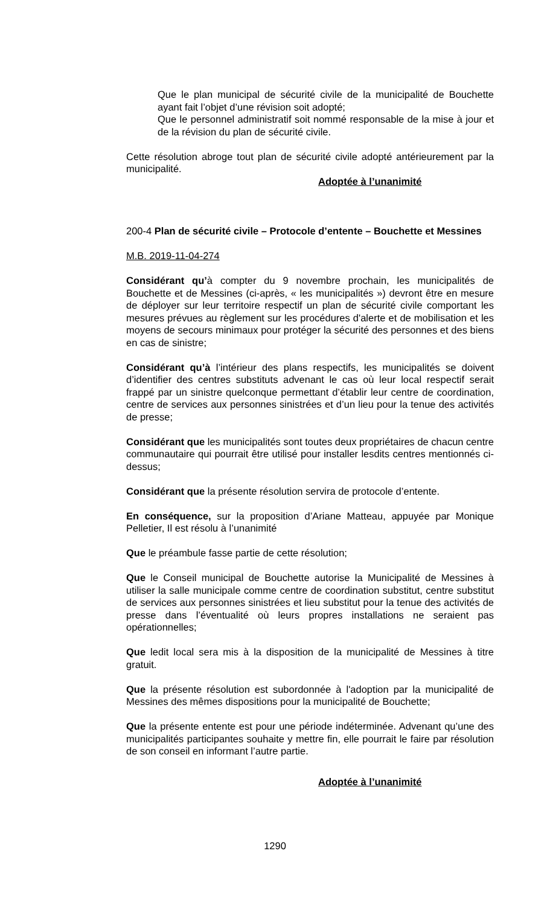Que le plan municipal de sécurité civile de la municipalité de Bouchette ayant fait l’objet d’une révision soit adopté;
Que le personnel administratif soit nommé responsable de la mise à jour et de la révision du plan de sécurité civile.
Cette résolution abroge tout plan de sécurité civile adopté antérieurement par la municipalité.
Adoptée à l’unanimité
200-4 Plan de sécurité civile – Protocole d’entente – Bouchette et Messines
M.B. 2019-11-04-274
Considérant qu’à compter du 9 novembre prochain, les municipalités de Bouchette et de Messines (ci-après, « les municipalités ») devront être en mesure de déployer sur leur territoire respectif un plan de sécurité civile comportant les mesures prévues au règlement sur les procédures d'alerte et de mobilisation et les moyens de secours minimaux pour protéger la sécurité des personnes et des biens en cas de sinistre;
Considérant qu’à l’intérieur des plans respectifs, les municipalités se doivent d’identifier des centres substituts advenant le cas où leur local respectif serait frappé par un sinistre quelconque permettant d’établir leur centre de coordination, centre de services aux personnes sinistrées et d’un lieu pour la tenue des activités de presse;
Considérant que les municipalités sont toutes deux propriétaires de chacun centre communautaire qui pourrait être utilisé pour installer lesdits centres mentionnés ci-dessus;
Considérant que la présente résolution servira de protocole d’entente.
En conséquence, sur la proposition d’Ariane Matteau, appuyée par Monique Pelletier, Il est résolu à l’unanimité
Que le préambule fasse partie de cette résolution;
Que le Conseil municipal de Bouchette autorise la Municipalité de Messines à utiliser la salle municipale comme centre de coordination substitut, centre substitut de services aux personnes sinistrées et lieu substitut pour la tenue des activités de presse dans l’éventualité où leurs propres installations ne seraient pas opérationnelles;
Que ledit local sera mis à la disposition de la municipalité de Messines à titre gratuit.
Que la présente résolution est subordonnée à l'adoption par la municipalité de Messines des mêmes dispositions pour la municipalité de Bouchette;
Que la présente entente est pour une période indéterminée. Advenant qu’une des municipalités participantes souhaite y mettre fin, elle pourrait le faire par résolution de son conseil en informant l’autre partie.
Adoptée à l’unanimité
1290